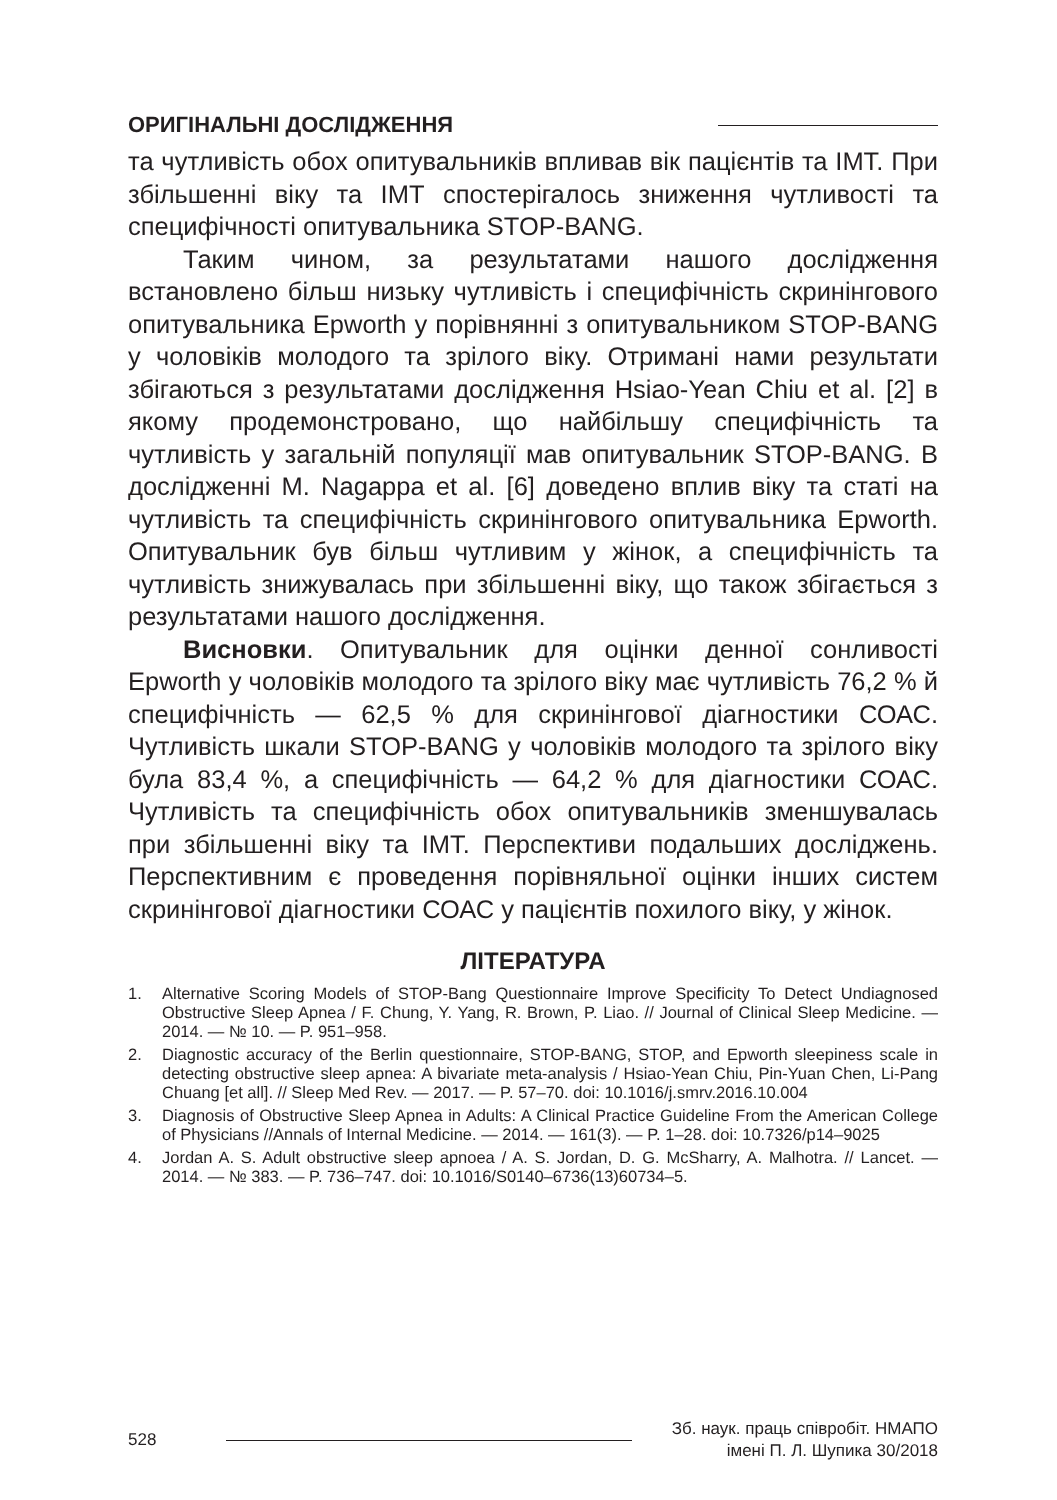ОРИГІНАЛЬНІ ДОСЛІДЖЕННЯ
та чутливість обох опитувальників впливав вік пацієнтів та ІМТ. При збільшенні віку та ІМТ спостерігалось зниження чутливості та специфічності опитувальника STOP-BANG.
Таким чином, за результатами нашого дослідження встановлено більш низьку чутливість і специфічність скринінгового опитувальника Epworth у порівнянні з опитувальником STOP-BANG у чоловіків молодого та зрілого віку. Отримані нами результати збігаються з результатами дослідження Hsiao-Yean Chiu et al. [2] в якому продемонстровано, що найбільшу специфічність та чутливість у загальній популяції мав опитувальник STOP-BANG. В дослідженні M. Nagappa et al. [6] доведено вплив віку та статі на чутливість та специфічність скринінгового опитувальника Epworth. Опитувальник був більш чутливим у жінок, а специфічність та чутливість знижувалась при збільшенні віку, що також збігається з результатами нашого дослідження.
Висновки. Опитувальник для оцінки денної сонливості Epworth у чоловіків молодого та зрілого віку має чутливість 76,2 % й специфічність — 62,5 % для скринінгової діагностики СОАС. Чутливість шкали STOP-BANG у чоловіків молодого та зрілого віку була 83,4 %, а специфічність — 64,2 % для діагностики СОАС. Чутливість та специфічність обох опитувальників зменшувалась при збільшенні віку та ІМТ. Перспективи подальших досліджень. Перспективним є проведення порівняльної оцінки інших систем скринінгової діагностики СОАС у пацієнтів похилого віку, у жінок.
ЛІТЕРАТУРА
1. Alternative Scoring Models of STOP-Bang Questionnaire Improve Specificity To Detect Undiagnosed Obstructive Sleep Apnea / F. Chung, Y. Yang, R. Brown, P. Liao. // Journal of Clinical Sleep Medicine. — 2014. — № 10. — P. 951–958.
2. Diagnostic accuracy of the Berlin questionnaire, STOP-BANG, STOP, and Epworth sleepiness scale in detecting obstructive sleep apnea: A bivariate meta-analysis / Hsiao-Yean Chiu, Pin-Yuan Chen, Li-Pang Chuang [et all]. // Sleep Med Rev. — 2017. — P. 57–70. doi: 10.1016/j.smrv.2016.10.004
3. Diagnosis of Obstructive Sleep Apnea in Adults: A Clinical Practice Guideline From the American College of Physicians //Annals of Internal Medicine. — 2014. — 161(3). — P. 1–28. doi: 10.7326/p14–9025
4. Jordan A. S. Adult obstructive sleep apnoea / A. S. Jordan, D. G. McSharry, A. Malhotra. // Lancet. — 2014. — № 383. — P. 736–747. doi: 10.1016/S0140–6736(13)60734–5.
528
Зб. наук. праць співробіт. НМАПО
імені П. Л. Шупика 30/2018